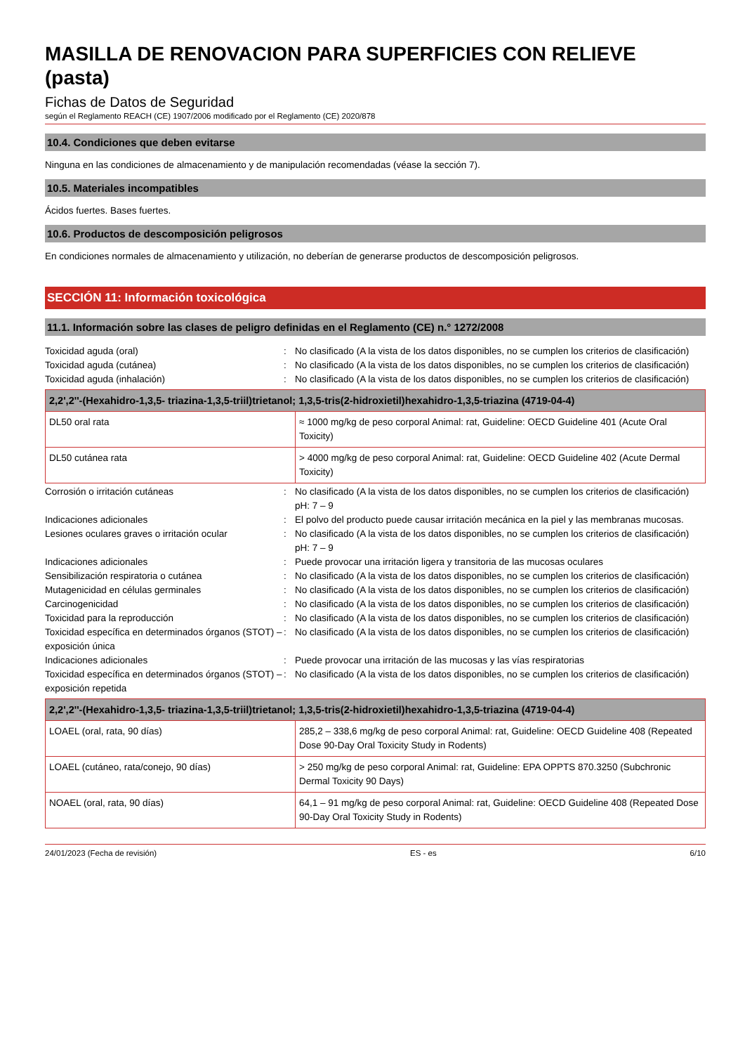MASILLA DE RENOVACION PARA SUPERFICIES CON RELIEVE (pasta)
Fichas de Datos de Seguridad
según el Reglamento REACH (CE) 1907/2006 modificado por el Reglamento (CE) 2020/878
10.4. Condiciones que deben evitarse
Ninguna en las condiciones de almacenamiento y de manipulación recomendadas (véase la sección 7).
10.5. Materiales incompatibles
Ácidos fuertes. Bases fuertes.
10.6. Productos de descomposición peligrosos
En condiciones normales de almacenamiento y utilización, no deberían de generarse productos de descomposición peligrosos.
SECCIÓN 11: Información toxicológica
11.1. Información sobre las clases de peligro definidas en el Reglamento (CE) n.° 1272/2008
Toxicidad aguda (oral) : No clasificado (A la vista de los datos disponibles, no se cumplen los criterios de clasificación)
Toxicidad aguda (cutánea) : No clasificado (A la vista de los datos disponibles, no se cumplen los criterios de clasificación)
Toxicidad aguda (inhalación) : No clasificado (A la vista de los datos disponibles, no se cumplen los criterios de clasificación)
| 2,2',2''-(Hexahidro-1,3,5- triazina-1,3,5-triil)trietanol; 1,3,5-tris(2-hidroxietil)hexahidro-1,3,5-triazina (4719-04-4) | |
| --- | --- |
| DL50 oral rata | ≈ 1000 mg/kg de peso corporal Animal: rat, Guideline: OECD Guideline 401 (Acute Oral Toxicity) |
| DL50 cutánea rata | > 4000 mg/kg de peso corporal Animal: rat, Guideline: OECD Guideline 402 (Acute Dermal Toxicity) |
Corrosión o irritación cutáneas : No clasificado (A la vista de los datos disponibles, no se cumplen los criterios de clasificación)
pH: 7 – 9
Indicaciones adicionales : El polvo del producto puede causar irritación mecánica en la piel y las membranas mucosas.
Lesiones oculares graves o irritación ocular
: No clasificado (A la vista de los datos disponibles, no se cumplen los criterios de clasificación)
pH: 7 – 9
Indicaciones adicionales : Puede provocar una irritación ligera y transitoria de las mucosas oculares
Sensibilización respiratoria o cutánea : No clasificado (A la vista de los datos disponibles, no se cumplen los criterios de clasificación)
Mutagenicidad en células germinales : No clasificado (A la vista de los datos disponibles, no se cumplen los criterios de clasificación)
Carcinogenicidad : No clasificado (A la vista de los datos disponibles, no se cumplen los criterios de clasificación)
Toxicidad para la reproducción : No clasificado (A la vista de los datos disponibles, no se cumplen los criterios de clasificación)
Toxicidad específica en determinados órganos (STOT) – exposición única
: No clasificado (A la vista de los datos disponibles, no se cumplen los criterios de clasificación)
Indicaciones adicionales : Puede provocar una irritación de las mucosas y las vías respiratorias
Toxicidad específica en determinados órganos (STOT) – exposición repetida
: No clasificado (A la vista de los datos disponibles, no se cumplen los criterios de clasificación)
| 2,2',2''-(Hexahidro-1,3,5- triazina-1,3,5-triil)trietanol; 1,3,5-tris(2-hidroxietil)hexahidro-1,3,5-triazina (4719-04-4) | |
| --- | --- |
| LOAEL (oral, rata, 90 días) | 285,2 – 338,6 mg/kg de peso corporal Animal: rat, Guideline: OECD Guideline 408 (Repeated Dose 90-Day Oral Toxicity Study in Rodents) |
| LOAEL (cutáneo, rata/conejo, 90 días) | > 250 mg/kg de peso corporal Animal: rat, Guideline: EPA OPPTS 870.3250 (Subchronic Dermal Toxicity 90 Days) |
| NOAEL (oral, rata, 90 días) | 64,1 – 91 mg/kg de peso corporal Animal: rat, Guideline: OECD Guideline 408 (Repeated Dose 90-Day Oral Toxicity Study in Rodents) |
24/01/2023 (Fecha de revisión) ES - es 6/10